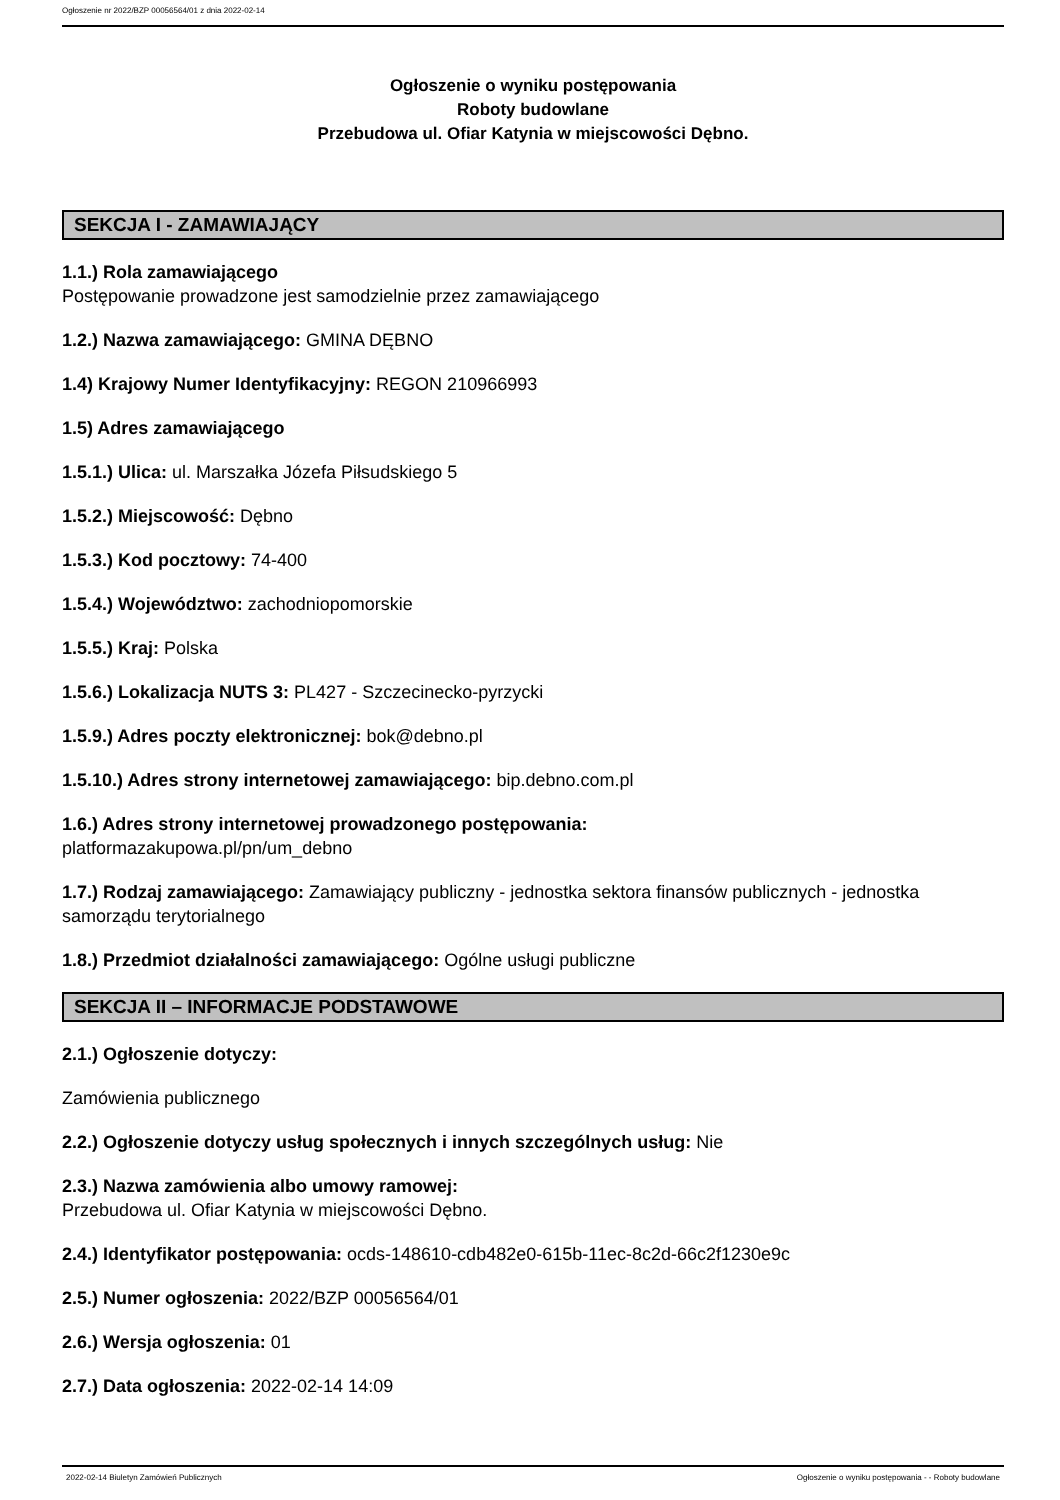Ogłoszenie nr 2022/BZP 00056564/01 z dnia 2022-02-14
Ogłoszenie o wyniku postępowania
Roboty budowlane
Przebudowa ul. Ofiar Katynia w miejscowości Dębno.
SEKCJA I - ZAMAWIAJĄCY
1.1.) Rola zamawiającego
Postępowanie prowadzone jest samodzielnie przez zamawiającego
1.2.) Nazwa zamawiającego: GMINA DĘBNO
1.4) Krajowy Numer Identyfikacyjny: REGON 210966993
1.5) Adres zamawiającego
1.5.1.) Ulica: ul. Marszałka Józefa Piłsudskiego 5
1.5.2.) Miejscowość: Dębno
1.5.3.) Kod pocztowy: 74-400
1.5.4.) Województwo: zachodniopomorskie
1.5.5.) Kraj: Polska
1.5.6.) Lokalizacja NUTS 3: PL427 - Szczecinecko-pyrzycki
1.5.9.) Adres poczty elektronicznej: bok@debno.pl
1.5.10.) Adres strony internetowej zamawiającego: bip.debno.com.pl
1.6.) Adres strony internetowej prowadzonego postępowania:
platformazakupowa.pl/pn/um_debno
1.7.) Rodzaj zamawiającego: Zamawiający publiczny - jednostka sektora finansów publicznych - jednostka samorządu terytorialnego
1.8.) Przedmiot działalności zamawiającego: Ogólne usługi publiczne
SEKCJA II – INFORMACJE PODSTAWOWE
2.1.) Ogłoszenie dotyczy:
Zamówienia publicznego
2.2.) Ogłoszenie dotyczy usług społecznych i innych szczególnych usług: Nie
2.3.) Nazwa zamówienia albo umowy ramowej:
Przebudowa ul. Ofiar Katynia w miejscowości Dębno.
2.4.) Identyfikator postępowania: ocds-148610-cdb482e0-615b-11ec-8c2d-66c2f1230e9c
2.5.) Numer ogłoszenia: 2022/BZP 00056564/01
2.6.) Wersja ogłoszenia: 01
2.7.) Data ogłoszenia: 2022-02-14 14:09
2022-02-14 Biuletyn Zamówień Publicznych Ogłoszenie o wyniku postępowania - - Roboty budowlane